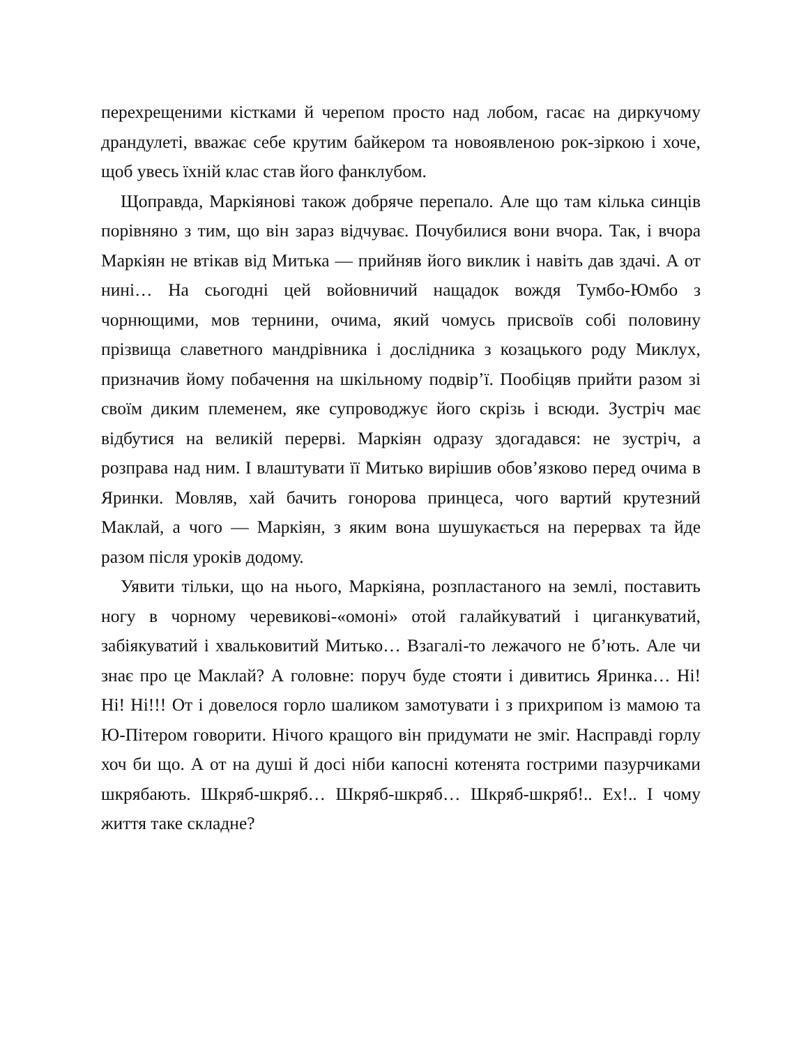перехрещеними кістками й черепом просто над лобом, гасає на диркучому драндулеті, вважає себе крутим байкером та новоявленою рок-зіркою і хоче, щоб увесь їхній клас став його фанклубом.
Щоправда, Маркіянові також добряче перепало. Але що там кілька синців порівняно з тим, що він зараз відчуває. Почубилися вони вчора. Так, і вчора Маркіян не втікав від Митька — прийняв його виклик і навіть дав здачі. А от нині… На сьогодні цей войовничий нащадок вождя Тумбо-Юмбо з чорнющими, мов тернини, очима, який чомусь присвоїв собі половину прізвища славетного мандрівника і дослідника з козацького роду Миклух, призначив йому побачення на шкільному подвір’ї. Пообіцяв прийти разом зі своїм диким племенем, яке супроводжує його скрізь і всюди. Зустріч має відбутися на великій перерві. Маркіян одразу здогадався: не зустріч, а розправа над ним. І влаштувати її Митько вирішив обов’язково перед очима в Яринки. Мовляв, хай бачить гонорова принцеса, чого вартий крутезний Маклай, а чого — Маркіян, з яким вона шушукається на перервах та йде разом після уроків додому.
Уявити тільки, що на нього, Маркіяна, розпластаного на землі, поставить ногу в чорному черевикові-«омоні» отой галайкуватий і циганкуватий, забіякуватий і хвальковитий Митько… Взагалі-то лежачого не б’ють. Але чи знає про це Маклай? А головне: поруч буде стояти і дивитись Яринка… Ні! Ні! Ні!!! От і довелося горло шаликом замотувати і з прихрипом із мамою та Ю-Пітером говорити. Нічого кращого він придумати не зміг. Насправді горлу хоч би що. А от на душі й досі ніби капосні котенята гострими пазурчиками шкрябають. Шкряб-шкряб… Шкряб-шкряб… Шкряб-шкряб!.. Ех!.. І чому життя таке складне?